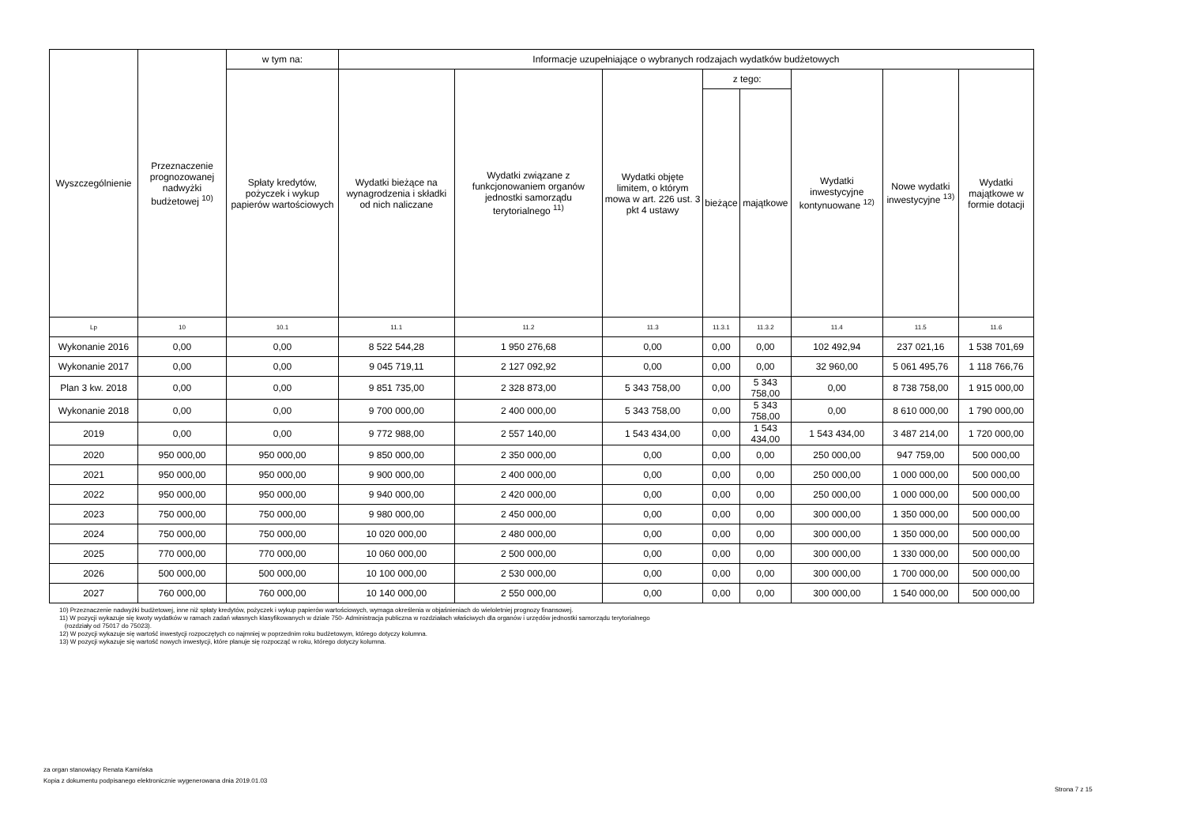| Wyszczególnienie | Przeznaczenie prognozowanej nadwyżki budżetowej <sup>10)</sup> | w tym na: | Informacje uzupełniające o wybranych rodzajach wydatków budżetowych | | | | | | | |
| --- | --- | --- | --- | --- | --- | --- | --- | --- | --- | --- |
| | | Spłaty kredytów, pożyczek i wykup papierów wartościowych | Wydatki bieżące na wynagrodzenia i składki od nich naliczane | Wydatki związane z funkcjonowaniem organów jednostki samorządu terytorialnego <sup>11)</sup> | Wydatki objęte limitem, o którym mowa w art. 226 ust. 3 pkt 4 ustawy | z tego: | | Wydatki inwestycyjne kontynuowane <sup>12)</sup> | Nowe wydatki inwestycyjne <sup>13)</sup> | Wydatki majątkowe w formie dotacji |
| | | | | | | bieżące | majątkowe | | | |
| Lp | 10 | 10.1 | 11.1 | 11.2 | 11.3 | 11.3.1 | 11.3.2 | 11.4 | 11.5 | 11.6 |
| Wykonanie 2016 | 0,00 | 0,00 | 8 522 544,28 | 1 950 276,68 | 0,00 | 0,00 | 0,00 | 102 492,94 | 237 021,16 | 1 538 701,69 |
| Wykonanie 2017 | 0,00 | 0,00 | 9 045 719,11 | 2 127 092,92 | 0,00 | 0,00 | 0,00 | 32 960,00 | 5 061 495,76 | 1 118 766,76 |
| Plan 3 kw. 2018 | 0,00 | 0,00 | 9 851 735,00 | 2 328 873,00 | 5 343 758,00 | 0,00 | 5 343 758,00 | 0,00 | 8 738 758,00 | 1 915 000,00 |
| Wykonanie 2018 | 0,00 | 0,00 | 9 700 000,00 | 2 400 000,00 | 5 343 758,00 | 0,00 | 5 343 758,00 | 0,00 | 8 610 000,00 | 1 790 000,00 |
| 2019 | 0,00 | 0,00 | 9 772 988,00 | 2 557 140,00 | 1 543 434,00 | 0,00 | 1 543 434,00 | 1 543 434,00 | 3 487 214,00 | 1 720 000,00 |
| 2020 | 950 000,00 | 950 000,00 | 9 850 000,00 | 2 350 000,00 | 0,00 | 0,00 | 0,00 | 250 000,00 | 947 759,00 | 500 000,00 |
| 2021 | 950 000,00 | 950 000,00 | 9 900 000,00 | 2 400 000,00 | 0,00 | 0,00 | 0,00 | 250 000,00 | 1 000 000,00 | 500 000,00 |
| 2022 | 950 000,00 | 950 000,00 | 9 940 000,00 | 2 420 000,00 | 0,00 | 0,00 | 0,00 | 250 000,00 | 1 000 000,00 | 500 000,00 |
| 2023 | 750 000,00 | 750 000,00 | 9 980 000,00 | 2 450 000,00 | 0,00 | 0,00 | 0,00 | 300 000,00 | 1 350 000,00 | 500 000,00 |
| 2024 | 750 000,00 | 750 000,00 | 10 020 000,00 | 2 480 000,00 | 0,00 | 0,00 | 0,00 | 300 000,00 | 1 350 000,00 | 500 000,00 |
| 2025 | 770 000,00 | 770 000,00 | 10 060 000,00 | 2 500 000,00 | 0,00 | 0,00 | 0,00 | 300 000,00 | 1 330 000,00 | 500 000,00 |
| 2026 | 500 000,00 | 500 000,00 | 10 100 000,00 | 2 530 000,00 | 0,00 | 0,00 | 0,00 | 300 000,00 | 1 700 000,00 | 500 000,00 |
| 2027 | 760 000,00 | 760 000,00 | 10 140 000,00 | 2 550 000,00 | 0,00 | 0,00 | 0,00 | 300 000,00 | 1 540 000,00 | 500 000,00 |
10) Przeznaczenie nadwyżki budżetowej, inne niż spłaty kredytów, pożyczek i wykup papierów wartościowych, wymaga określenia w objaśnieniach do wieloletniej prognozy finansowej.
11) W pozycji wykazuje się kwoty wydatków w ramach zadań własnych klasyfikowanych w dziale 750- Administracja publiczna w rozdziałach właściwych dla organów i urzędów jednostki samorządu terytorialnego
(rozdziały od 75017 do 75023).
12) W pozycji wykazuje się wartość inwestycji rozpoczętych co najmniej w poprzednim roku budżetowym, którego dotyczy kolumna.
13) W pozycji wykazuje się wartość nowych inwestycji, które planuje się rozpocząć w roku, którego dotyczy kolumna.
za organ stanowiący Renata Kamińska
Kopia z dokumentu podpisanego elektronicznie wygenerowana dnia 2019.01.03
Strona 7 z 15